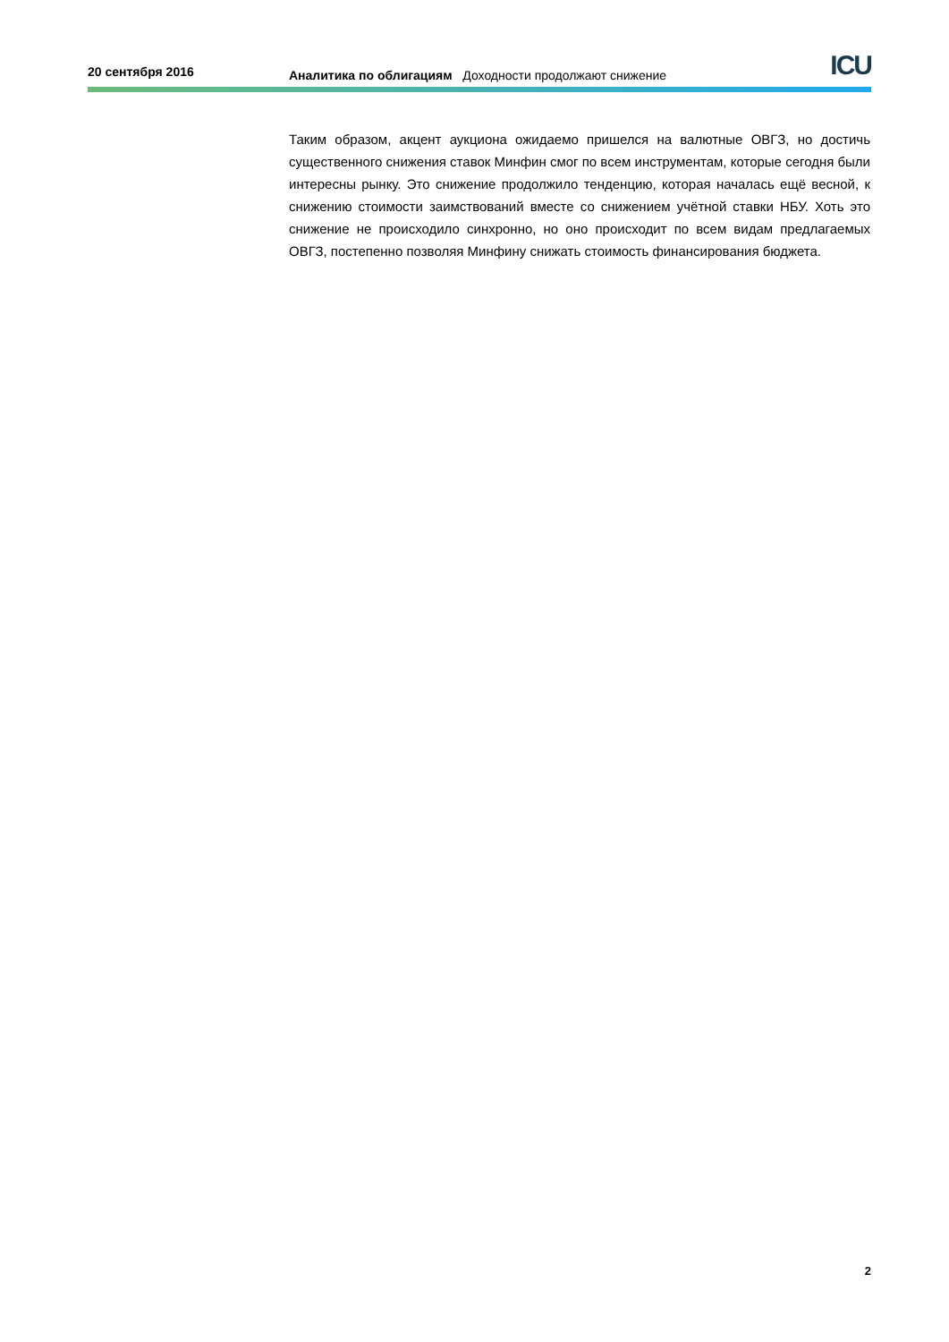20 сентября 2016
Аналитика по облигациям Доходности продолжают снижение
ICU
Таким образом, акцент аукциона ожидаемо пришелся на валютные ОВГЗ, но достичь существенного снижения ставок Минфин смог по всем инструментам, которые сегодня были интересны рынку. Это снижение продолжило тенденцию, которая началась ещё весной, к снижению стоимости заимствований вместе со снижением учётной ставки НБУ. Хоть это снижение не происходило синхронно, но оно происходит по всем видам предлагаемых ОВГЗ, постепенно позволяя Минфину снижать стоимость финансирования бюджета.
2